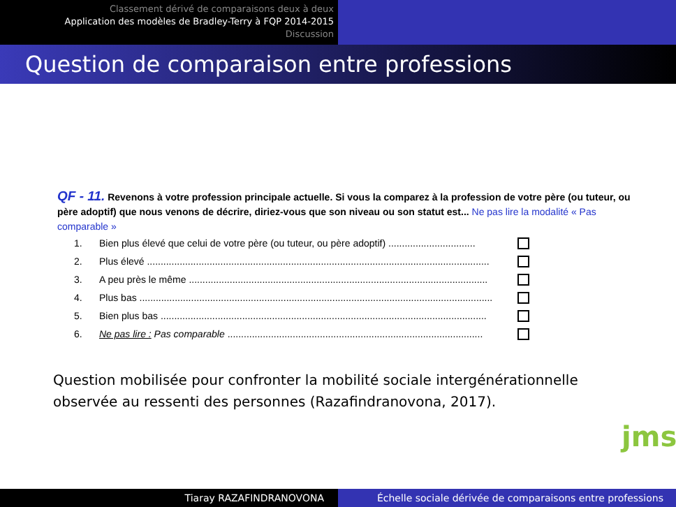Classement dérivé de comparaisons deux à deux
Application des modèles de Bradley-Terry à FQP 2014-2015
Discussion
Question de comparaison entre professions
QF - 11. Revenons à votre profession principale actuelle. Si vous la comparez à la profession de votre père (ou tuteur, ou père adoptif) que nous venons de décrire, diriez-vous que son niveau ou son statut est... Ne pas lire la modalité « Pas comparable »
1. Bien plus élevé que celui de votre père (ou tuteur, ou père adoptif) ................................
2. Plus élevé ..............................................................................................................................
3. A peu près le même ..............................................................................................................
4. Plus bas ..................................................................................................................................
5. Bien plus bas ........................................................................................................................
6. Ne pas lire : Pas comparable ..............................................................................................
Question mobilisée pour confronter la mobilité sociale intergénérationnelle observée au ressenti des personnes (Razafindranovona, 2017).
jms
Tiaray RAZAFINDRANOVONA Échelle sociale dérivée de comparaisons entre professions